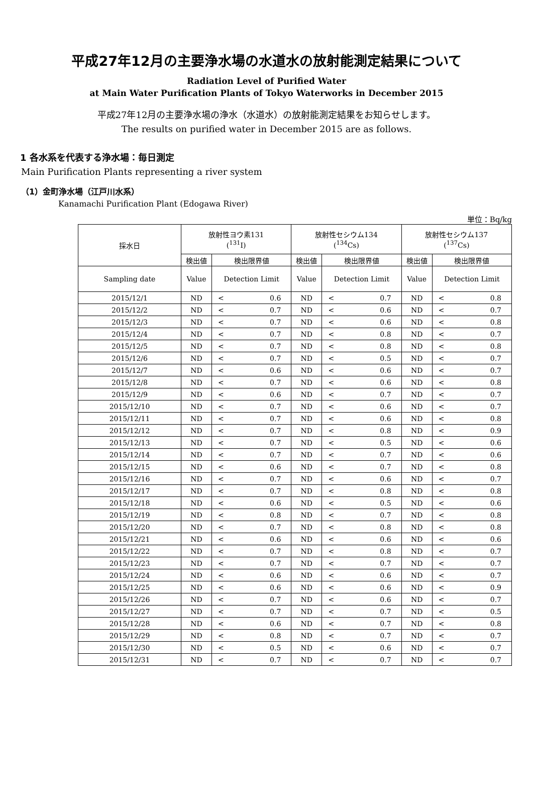平成27年12月の主要浄水場の水道水の放射能測定結果について
Radiation Level of Purified Water
at Main Water Purification Plants of Tokyo Waterworks in December 2015
平成27年12月の主要浄水場の浄水（水道水）の放射能測定結果をお知らせします。
The results on purified water in December 2015 are as follows.
1 各水系を代表する浄水場：毎日測定
Main Purification Plants representing a river system
（1）金町浄水場（江戸川水系）
Kanamachi Purification Plant (Edogawa River)
単位：Bq/kg
| 採水日 | 放射性ヨウ素131 (<sup>131</sup>I) | | 放射性セシウム134 (<sup>134</sup>Cs) | | 放射性セシウム137 (<sup>137</sup>Cs) | |
| --- | --- | --- | --- | --- | --- | --- |
| | 検出値 | 検出限界値 | 検出値 | 検出限界値 | 検出値 | 検出限界値 |
| Sampling date | Value | Detection Limit | Value | Detection Limit | Value | Detection Limit |
| 2015/12/1 | ND | < 0.6 | ND | < 0.7 | ND | < 0.8 |
| 2015/12/2 | ND | < 0.7 | ND | < 0.6 | ND | < 0.7 |
| 2015/12/3 | ND | < 0.7 | ND | < 0.6 | ND | < 0.8 |
| 2015/12/4 | ND | < 0.7 | ND | < 0.8 | ND | < 0.7 |
| 2015/12/5 | ND | < 0.7 | ND | < 0.8 | ND | < 0.8 |
| 2015/12/6 | ND | < 0.7 | ND | < 0.5 | ND | < 0.7 |
| 2015/12/7 | ND | < 0.6 | ND | < 0.6 | ND | < 0.7 |
| 2015/12/8 | ND | < 0.7 | ND | < 0.6 | ND | < 0.8 |
| 2015/12/9 | ND | < 0.6 | ND | < 0.7 | ND | < 0.7 |
| 2015/12/10 | ND | < 0.7 | ND | < 0.6 | ND | < 0.7 |
| 2015/12/11 | ND | < 0.7 | ND | < 0.6 | ND | < 0.8 |
| 2015/12/12 | ND | < 0.7 | ND | < 0.8 | ND | < 0.9 |
| 2015/12/13 | ND | < 0.7 | ND | < 0.5 | ND | < 0.6 |
| 2015/12/14 | ND | < 0.7 | ND | < 0.7 | ND | < 0.6 |
| 2015/12/15 | ND | < 0.6 | ND | < 0.7 | ND | < 0.8 |
| 2015/12/16 | ND | < 0.7 | ND | < 0.6 | ND | < 0.7 |
| 2015/12/17 | ND | < 0.7 | ND | < 0.8 | ND | < 0.8 |
| 2015/12/18 | ND | < 0.6 | ND | < 0.5 | ND | < 0.6 |
| 2015/12/19 | ND | < 0.8 | ND | < 0.7 | ND | < 0.8 |
| 2015/12/20 | ND | < 0.7 | ND | < 0.8 | ND | < 0.8 |
| 2015/12/21 | ND | < 0.6 | ND | < 0.6 | ND | < 0.6 |
| 2015/12/22 | ND | < 0.7 | ND | < 0.8 | ND | < 0.7 |
| 2015/12/23 | ND | < 0.7 | ND | < 0.7 | ND | < 0.7 |
| 2015/12/24 | ND | < 0.6 | ND | < 0.6 | ND | < 0.7 |
| 2015/12/25 | ND | < 0.6 | ND | < 0.6 | ND | < 0.9 |
| 2015/12/26 | ND | < 0.7 | ND | < 0.6 | ND | < 0.7 |
| 2015/12/27 | ND | < 0.7 | ND | < 0.7 | ND | < 0.5 |
| 2015/12/28 | ND | < 0.6 | ND | < 0.7 | ND | < 0.8 |
| 2015/12/29 | ND | < 0.8 | ND | < 0.7 | ND | < 0.7 |
| 2015/12/30 | ND | < 0.5 | ND | < 0.6 | ND | < 0.7 |
| 2015/12/31 | ND | < 0.7 | ND | < 0.7 | ND | < 0.7 |